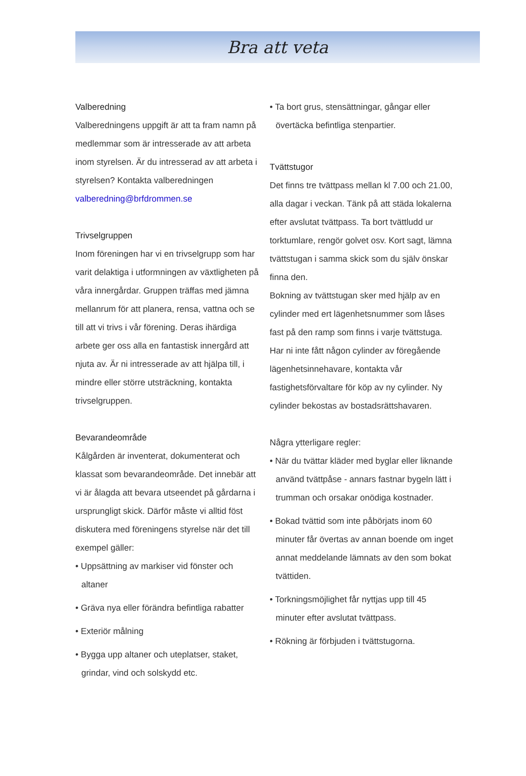Bra att veta
Valberedning
Valberedningens uppgift är att ta fram namn på medlemmar som är intresserade av att arbeta inom styrelsen. Är du intresserad av att arbeta i styrelsen? Kontakta valberedningen valberedning@brfdrommen.se
Trivselgruppen
Inom föreningen har vi en trivselgrupp som har varit delaktiga i utformningen av växtligheten på våra innergårdar. Gruppen träffas med jämna mellanrum för att planera, rensa, vattna och se till att vi trivs i vår förening. Deras ihärdiga arbete ger oss alla en fantastisk innergård att njuta av. Är ni intresserade av att hjälpa till, i mindre eller större utsträckning, kontakta trivselgruppen.
Bevarandeområde
Kålgården är inventerat, dokumenterat och klassat som bevarandeområde. Det innebär att vi är ålagda att bevara utseendet på gårdarna i ursprungligt skick. Därför måste vi alltid föst diskutera med föreningens styrelse när det till exempel gäller:
• Uppsättning av markiser vid fönster och altaner
• Gräva nya eller förändra befintliga rabatter
• Exteriör målning
• Bygga upp altaner och uteplatser, staket, grindar, vind och solskydd etc.
• Ta bort grus, stensättningar, gångar eller övertäcka befintliga stenpartier.
Tvättstugor
Det finns tre tvättpass mellan kl 7.00 och 21.00, alla dagar i veckan. Tänk på att städa lokalerna efter avslutat tvättpass. Ta bort tvättludd ur torktumlare, rengör golvet osv. Kort sagt, lämna tvättstugan i samma skick som du själv önskar finna den.
Bokning av tvättstugan sker med hjälp av en cylinder med ert lägenhetsnummer som låses fast på den ramp som finns i varje tvättstuga. Har ni inte fått någon cylinder av föregående lägenhetsinnehavare, kontakta vår fastighetsförvaltare för köp av ny cylinder. Ny cylinder bekostas av bostadsrättshavaren.
Några ytterligare regler:
• När du tvättar kläder med byglar eller liknande använd tvättpåse - annars fastnar bygeln lätt i trumman och orsakar onödiga kostnader.
• Bokad tvättid som inte påbörjats inom 60 minuter får övertas av annan boende om inget annat meddelande lämnats av den som bokat tvättiden.
• Torkningsmöjlighet får nyttjas upp till 45 minuter efter avslutat tvättpass.
• Rökning är förbjuden i tvättstugorna.